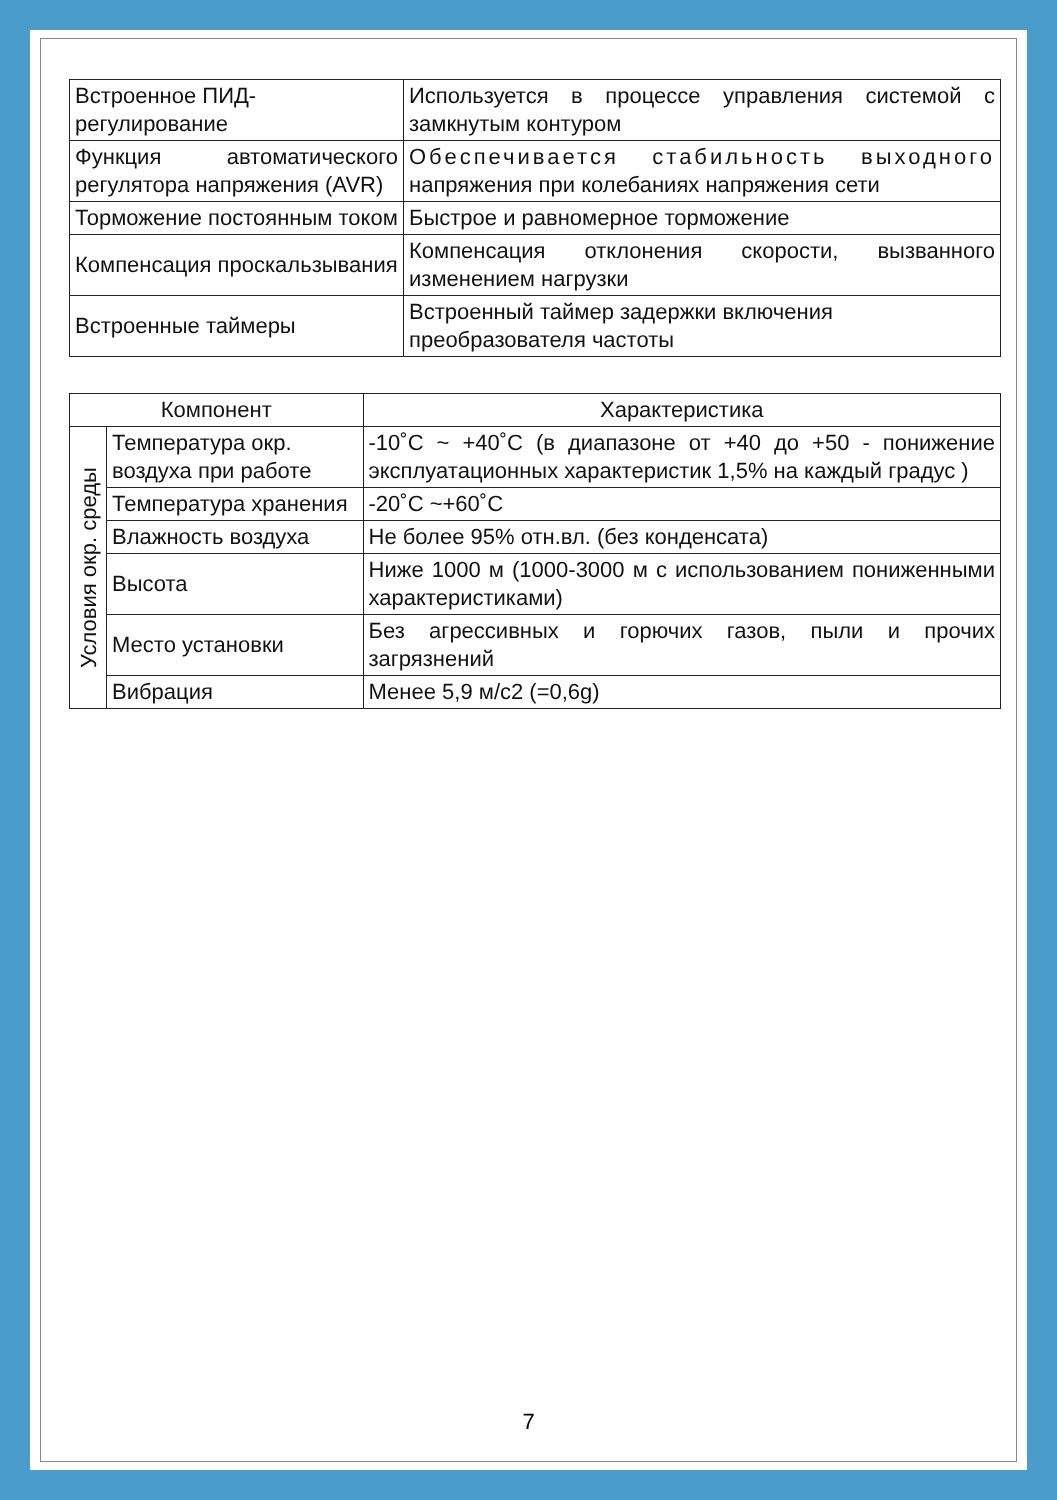| Встроенное ПИД-регулирование | Используется в процессе управления системой с замкнутым контуром |
| Функция автоматического регулятора напряжения (AVR) | Обеспечивается стабильность выходного напряжения при колебаниях напряжения сети |
| Торможение постоянным током | Быстрое и равномерное торможение |
| Компенсация проскальзывания | Компенсация отклонения скорости, вызванного изменением нагрузки |
| Встроенные таймеры | Встроенный таймер задержки включения преобразователя частоты |
| Компонент | | Характеристика |
| --- | --- | --- |
| Условия окр. среды | Температура окр. воздуха при работе | -10˚С ~ +40˚С (в диапазоне от +40 до +50 - понижение эксплуатационных характеристик 1,5% на каждый градус ) |
| | Температура хранения | -20˚С ~+60˚С |
| | Влажность воздуха | Не более 95% отн.вл. (без конденсата) |
| | Высота | Ниже 1000 м (1000-3000 м с использованием пониженными характеристиками) |
| | Место установки | Без агрессивных и горючих газов, пыли и прочих загрязнений |
| | Вибрация | Менее 5,9 м/с2 (=0,6g) |
7